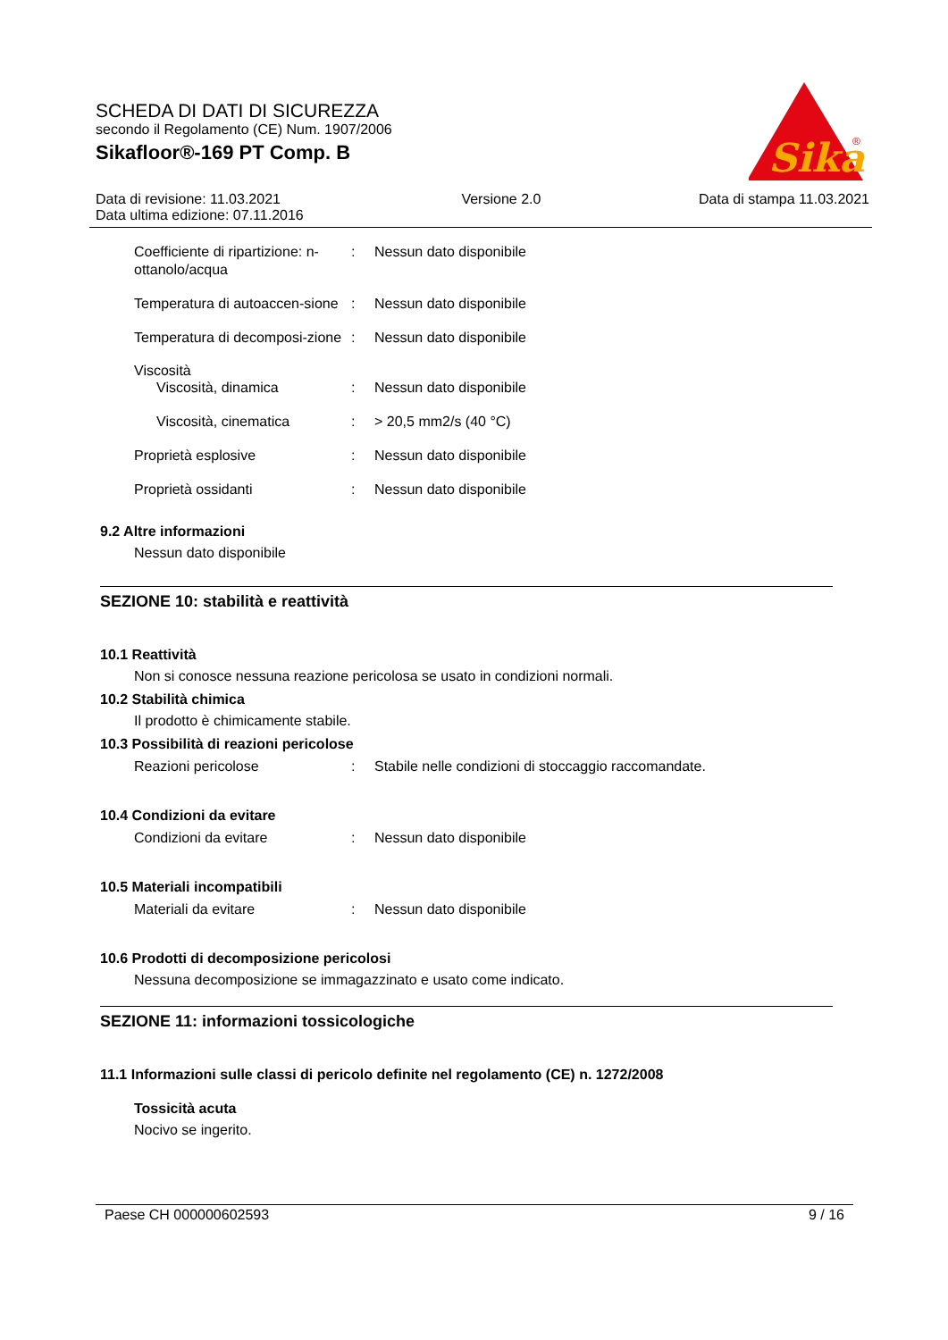SCHEDA DI DATI DI SICUREZZA
secondo il Regolamento (CE) Num. 1907/2006
Sikafloor®-169 PT Comp. B
Sika
®
Data di revisione: 11.03.2021
Data ultima edizione: 07.11.2016
Versione 2.0 Data di stampa 11.03.2021
Coefficiente di ripartizione: n-ottanolo/acqua
: Nessun dato disponibile
Temperatura di autoaccen-sione
: Nessun dato disponibile
Temperatura di decomposi-zione
: Nessun dato disponibile
Viscosità
Viscosità, dinamica : Nessun dato disponibile
Viscosità, cinematica : > 20,5 mm2/s (40 °C)
Proprietà esplosive : Nessun dato disponibile
Proprietà ossidanti : Nessun dato disponibile
9.2 Altre informazioni
Nessun dato disponibile
SEZIONE 10: stabilità e reattività
10.1 Reattività
Non si conosce nessuna reazione pericolosa se usato in condizioni normali.
10.2 Stabilità chimica
Il prodotto è chimicamente stabile.
10.3 Possibilità di reazioni pericolose
Reazioni pericolose : Stabile nelle condizioni di stoccaggio raccomandate.
10.4 Condizioni da evitare
Condizioni da evitare : Nessun dato disponibile
10.5 Materiali incompatibili
Materiali da evitare : Nessun dato disponibile
10.6 Prodotti di decomposizione pericolosi
Nessuna decomposizione se immagazzinato e usato come indicato.
SEZIONE 11: informazioni tossicologiche
11.1 Informazioni sulle classi di pericolo definite nel regolamento (CE) n. 1272/2008
Tossicità acuta
Nocivo se ingerito.
Paese CH 000000602593 9 / 16